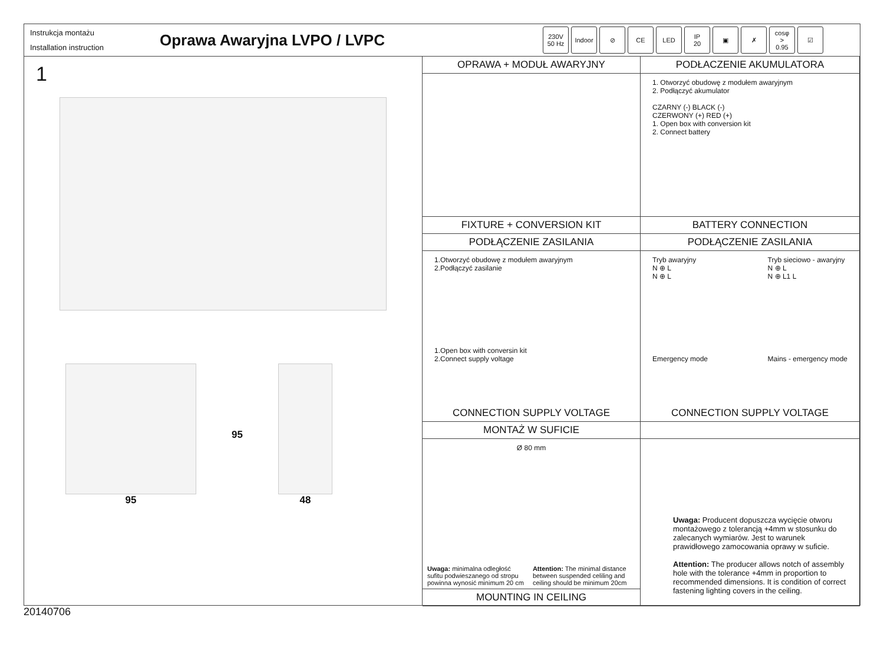Instrukcja montażu
Installation instruction
Oprawa Awaryjna LVPO / LVPC
230V
50 Hz
Indoor ⊘ CE LED IP
20
▣ ✗ cosφ
>
0.95
☑
1
95 95 48
OPRAWA + MODUŁ AWARYJNY
FIXTURE + CONVERSION KIT
PODŁACZENIE AKUMULATORA
1. Otworzyć obudowę z modułem awaryjnym
2. Podłączyć akumulator
CZARNY (-) BLACK (-)
CZERWONY (+) RED (+)
1. Open box with conversion kit
2. Connect battery
BATTERY CONNECTION
PODŁĄCZENIE ZASILANIA
1.Otworzyć obudowę z modułem awaryjnym
2.Podłączyć zasilanie
1.Open box with conversin kit
2.Connect supply voltage
CONNECTION SUPPLY VOLTAGE
PODŁĄCZENIE ZASILANIA
Tryb awaryjny
N ⊕ L
N ⊕ L
Emergency mode
Tryb sieciowo - awaryjny
N ⊕ L
N ⊕ L1 L
Mains - emergency mode
CONNECTION SUPPLY VOLTAGE
MONTAŻ W SUFICIE
Ø 80 mm
Uwaga: minimalna odległość sufitu podwieszanego od stropu powinna wynosić minimum 20 cm
Attention: The minimal distance between suspended celiling and ceiling should be minimum 20cm
MOUNTING IN CEILING
Uwaga: Producent dopuszcza wycięcie otworu montażowego z tolerancją +4mm w stosunku do zalecanych wymiarów. Jest to warunek prawidłowego zamocowania oprawy w suficie.
Attention: The producer allows notch of assembly hole with the tolerance +4mm in proportion to recommended dimensions. It is condition of correct fastening lighting covers in the ceiling.
20140706